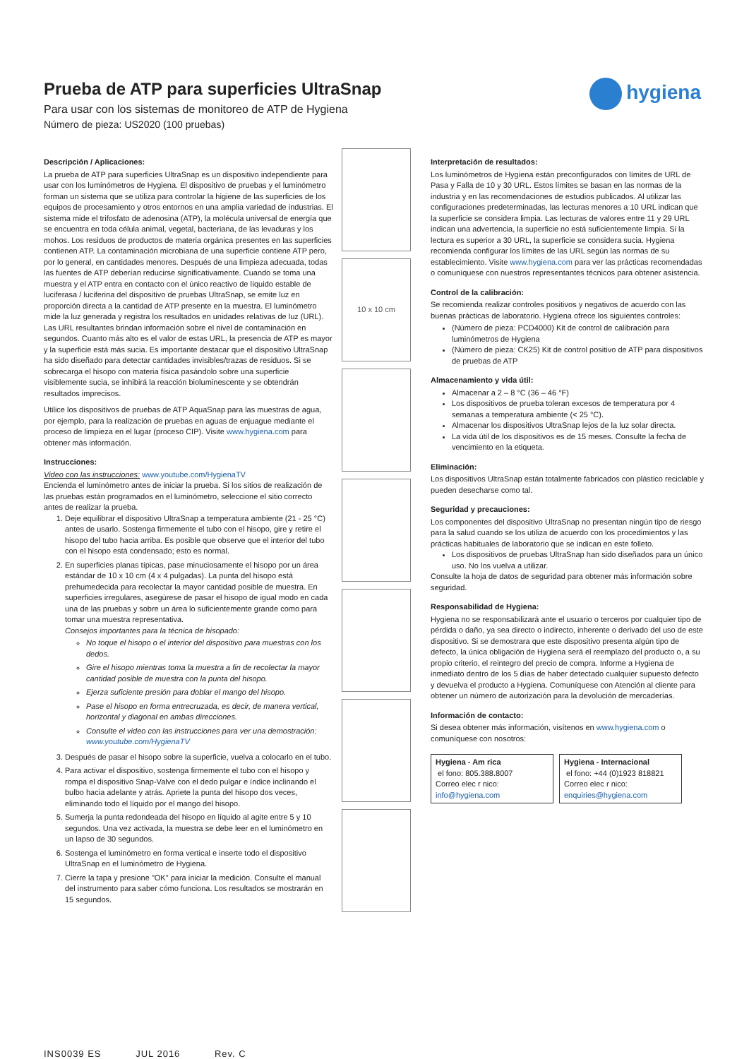hygiena
Prueba de ATP para superficies UltraSnap
Para usar con los sistemas de monitoreo de ATP de Hygiena
Número de pieza: US2020 (100 pruebas)
Descripción / Aplicaciones:
La prueba de ATP para superficies UltraSnap es un dispositivo independiente para usar con los luminómetros de Hygiena. El dispositivo de pruebas y el luminómetro forman un sistema que se utiliza para controlar la higiene de las superficies de los equipos de procesamiento y otros entornos en una amplia variedad de industrias. El sistema mide el trifosfato de adenosina (ATP), la molécula universal de energía que se encuentra en toda célula animal, vegetal, bacteriana, de las levaduras y los mohos. Los residuos de productos de materia orgánica presentes en las superficies contienen ATP. La contaminación microbiana de una superficie contiene ATP pero, por lo general, en cantidades menores. Después de una limpieza adecuada, todas las fuentes de ATP deberían reducirse significativamente. Cuando se toma una muestra y el ATP entra en contacto con el único reactivo de líquido estable de luciferasa / luciferina del dispositivo de pruebas UltraSnap, se emite luz en proporción directa a la cantidad de ATP presente en la muestra. El luminómetro mide la luz generada y registra los resultados en unidades relativas de luz (URL). Las URL resultantes brindan información sobre el nivel de contaminación en segundos. Cuanto más alto es el valor de estas URL, la presencia de ATP es mayor y la superficie está más sucia. Es importante destacar que el dispositivo UltraSnap ha sido diseñado para detectar cantidades invisibles/trazas de residuos. Si se sobrecarga el hisopo con materia física pasándolo sobre una superficie visiblemente sucia, se inhibirá la reacción bioluminescente y se obtendrán resultados imprecisos.
Utilice los dispositivos de pruebas de ATP AquaSnap para las muestras de agua, por ejemplo, para la realización de pruebas en aguas de enjuague mediante el proceso de limpieza en el lugar (proceso CIP). Visite www.hygiena.com para obtener más información.
Instrucciones:
Video con las instrucciones: www.youtube.com/HygienaTV
Encienda el luminómetro antes de iniciar la prueba. Si los sitios de realización de las pruebas están programados en el luminómetro, seleccione el sitio correcto antes de realizar la prueba.
1. Deje equilibrar el dispositivo UltraSnap a temperatura ambiente (21 - 25 °C) antes de usarlo. Sostenga firmemente el tubo con el hisopo, gire y retire el hisopo del tubo hacia arriba. Es posible que observe que el interior del tubo con el hisopo está condensado; esto es normal.
2. En superficies planas típicas, pase minuciosamente el hisopo por un área estándar de 10 x 10 cm (4 x 4 pulgadas). La punta del hisopo está prehumedecida para recolectar la mayor cantidad posible de muestra. En superficies irregulares, asegúrese de pasar el hisopo de igual modo en cada una de las pruebas y sobre un área lo suficientemente grande como para tomar una muestra representativa.
Consejos importantes para la técnica de hisopado:
No toque el hisopo o el interior del dispositivo para muestras con los dedos.
Gire el hisopo mientras toma la muestra a fin de recolectar la mayor cantidad posible de muestra con la punta del hisopo.
Ejerza suficiente presión para doblar el mango del hisopo.
Pase el hisopo en forma entrecruzada, es decir, de manera vertical, horizontal y diagonal en ambas direcciones.
Consulte el video con las instrucciones para ver una demostración: www.youtube.com/HygienaTV
3. Después de pasar el hisopo sobre la superficie, vuelva a colocarlo en el tubo.
4. Para activar el dispositivo, sostenga firmemente el tubo con el hisopo y rompa el dispositivo Snap-Valve con el dedo pulgar e índice inclinando el bulbo hacia adelante y atrás. Apriete la punta del hisopo dos veces, eliminando todo el líquido por el mango del hisopo.
5. Sumerja la punta redondeada del hisopo en líquido al agite entre 5 y 10 segundos. Una vez activada, la muestra se debe leer en el luminómetro en un lapso de 30 segundos.
6. Sostenga el luminómetro en forma vertical e inserte todo el dispositivo UltraSnap en el luminómetro de Hygiena.
7. Cierre la tapa y presione "OK" para iniciar la medición. Consulte el manual del instrumento para saber cómo funciona. Los resultados se mostrarán en 15 segundos.
10 x 10 cm
Interpretación de resultados:
Los luminómetros de Hygiena están preconfigurados con límites de URL de Pasa y Falla de 10 y 30 URL. Estos límites se basan en las normas de la industria y en las recomendaciones de estudios publicados. Al utilizar las configuraciones predeterminadas, las lecturas menores a 10 URL indican que la superficie se considera limpia. Las lecturas de valores entre 11 y 29 URL indican una advertencia, la superficie no está suficientemente limpia. Si la lectura es superior a 30 URL, la superficie se considera sucia. Hygiena recomienda configurar los límites de las URL según las normas de su establecimiento. Visite www.hygiena.com para ver las prácticas recomendadas o comuníquese con nuestros representantes técnicos para obtener asistencia.
Control de la calibración:
Se recomienda realizar controles positivos y negativos de acuerdo con las buenas prácticas de laboratorio. Hygiena ofrece los siguientes controles:
(Número de pieza: PCD4000) Kit de control de calibración para luminómetros de Hygiena
(Número de pieza: CK25) Kit de control positivo de ATP para dispositivos de pruebas de ATP
Almacenamiento y vida útil:
Almacenar a 2 – 8 °C (36 – 46 °F)
Los dispositivos de prueba toleran excesos de temperatura por 4 semanas a temperatura ambiente (< 25 °C).
Almacenar los dispositivos UltraSnap lejos de la luz solar directa.
La vida útil de los dispositivos es de 15 meses. Consulte la fecha de vencimiento en la etiqueta.
Eliminación:
Los dispositivos UltraSnap están totalmente fabricados con plástico reciclable y pueden desecharse como tal.
Seguridad y precauciones:
Los componentes del dispositivo UltraSnap no presentan ningún tipo de riesgo para la salud cuando se los utiliza de acuerdo con los procedimientos y las prácticas habituales de laboratorio que se indican en este folleto.
Los dispositivos de pruebas UltraSnap han sido diseñados para un único uso. No los vuelva a utilizar.
Consulte la hoja de datos de seguridad para obtener más información sobre seguridad.
Responsabilidad de Hygiena:
Hygiena no se responsabilizará ante el usuario o terceros por cualquier tipo de pérdida o daño, ya sea directo o indirecto, inherente o derivado del uso de este dispositivo. Si se demostrara que este dispositivo presenta algún tipo de defecto, la única obligación de Hygiena será el reemplazo del producto o, a su propio criterio, el reintegro del precio de compra. Informe a Hygiena de inmediato dentro de los 5 días de haber detectado cualquier supuesto defecto y devuelva el producto a Hygiena. Comuníquese con Atención al cliente para obtener un número de autorización para la devolución de mercaderías.
Información de contacto:
Si desea obtener más información, visítenos en www.hygiena.com o comuníquese con nosotros:
| Hygiena - Am rica el fono: 805.388.8007 Correo elec r nico: info@hygiena.com | Hygiena - Internacional el fono: +44 (0)1923 818821 Correo elec r nico: enquiries@hygiena.com |
INS0039 ES JUL 2016 Rev. C